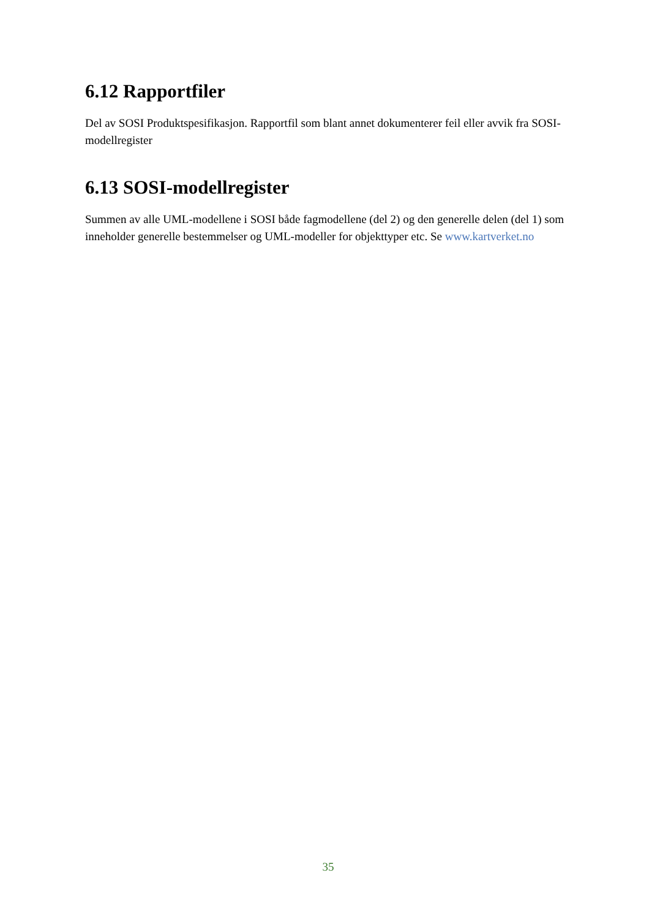6.12 Rapportfiler
Del av SOSI Produktspesifikasjon. Rapportfil som blant annet dokumenterer feil eller avvik fra SOSI-modellregister
6.13 SOSI-modellregister
Summen av alle UML-modellene i SOSI både fagmodellene (del 2) og den generelle delen (del 1) som inneholder generelle bestemmelser og UML-modeller for objekttyper etc. Se www.kartverket.no
35